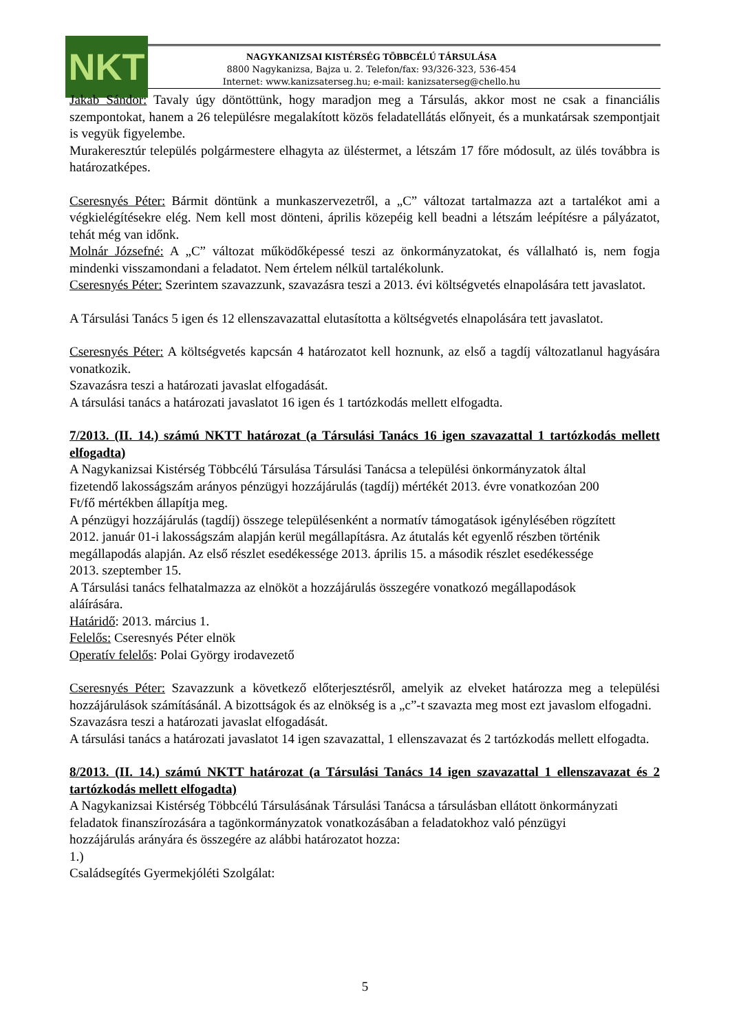NKT
NAGYKANIZSAI KISTÉRSÉG TÖBBCÉLÚ TÁRSULÁSA
8800 Nagykanizsa, Bajza u. 2. Telefon/fax: 93/326-323, 536-454
Internet: www.kanizsaterseg.hu; e-mail: kanizsaterseg@chello.hu
Jakab Sándor: Tavaly úgy döntöttünk, hogy maradjon meg a Társulás, akkor most ne csak a financiális szempontokat, hanem a 26 településre megalakított közös feladatellátás előnyeit, és a munkatársak szempontjait is vegyük figyelembe.
Murakeresztúr település polgármestere elhagyta az üléstermet, a létszám 17 főre módosult, az ülés továbbra is határozatképes.
Cseresnyés Péter: Bármit döntünk a munkaszervezetről, a „C” változat tartalmazza azt a tartalékot ami a végkielégítésekre elég. Nem kell most dönteni, április közepéig kell beadni a létszám leépítésre a pályázatot, tehát még van időnk.
Molnár Józsefné: A „C” változat működőképessé teszi az önkormányzatokat, és vállalható is, nem fogja mindenki visszamondani a feladatot. Nem értelem nélkül tartalékolunk.
Cseresnyés Péter: Szerintem szavazzunk, szavazásra teszi a 2013. évi költségvetés elnapolására tett javaslatot.
A Társulási Tanács 5 igen és 12 ellenszavazattal elutasította a költségvetés elnapolására tett javaslatot.
Cseresnyés Péter: A költségvetés kapcsán 4 határozatot kell hoznunk, az első a tagdíj változatlanul hagyására vonatkozik.
Szavazásra teszi a határozati javaslat elfogadását.
A társulási tanács a határozati javaslatot 16 igen és 1 tartózkodás mellett elfogadta.
7/2013. (II. 14.) számú NKTT határozat (a Társulási Tanács 16 igen szavazattal 1 tartózkodás mellett elfogadta)
A Nagykanizsai Kistérség Többcélú Társulása Társulási Tanácsa a települési önkormányzatok által fizetendő lakosságszám arányos pénzügyi hozzájárulás (tagdíj) mértékét 2013. évre vonatkozóan 200 Ft/fő mértékben állapítja meg.
A pénzügyi hozzájárulás (tagdíj) összege településenként a normatív támogatások igénylésében rögzített 2012. január 01-i lakosságszám alapján kerül megállapításra. Az átutalás két egyenlő részben történik megállapodás alapján. Az első részlet esedékessége 2013. április 15. a második részlet esedékessége 2013. szeptember 15.
A Társulási tanács felhatalmazza az elnököt a hozzájárulás összegére vonatkozó megállapodások aláírására.
Határidő: 2013. március 1.
Felelős: Cseresnyés Péter elnök
Operatív felelős: Polai György irodavezető
Cseresnyés Péter: Szavazzunk a következő előterjesztésről, amelyik az elveket határozza meg a települési hozzájárulások számításánál. A bizottságok és az elnökség is a „c”-t szavazta meg most ezt javaslom elfogadni.
Szavazásra teszi a határozati javaslat elfogadását.
A társulási tanács a határozati javaslatot 14 igen szavazattal, 1 ellenszavazat és 2 tartózkodás mellett elfogadta.
8/2013. (II. 14.) számú NKTT határozat (a Társulási Tanács 14 igen szavazattal 1 ellenszavazat és 2 tartózkodás mellett elfogadta)
A Nagykanizsai Kistérség Többcélú Társulásának Társulási Tanácsa a társulásban ellátott önkormányzati feladatok finanszírozására a tagönkormányzatok vonatkozásában a feladatokhoz való pénzügyi hozzájárulás arányára és összegére az alábbi határozatot hozza:
1.)
Családsegítés Gyermekjóléti Szolgálat:
5